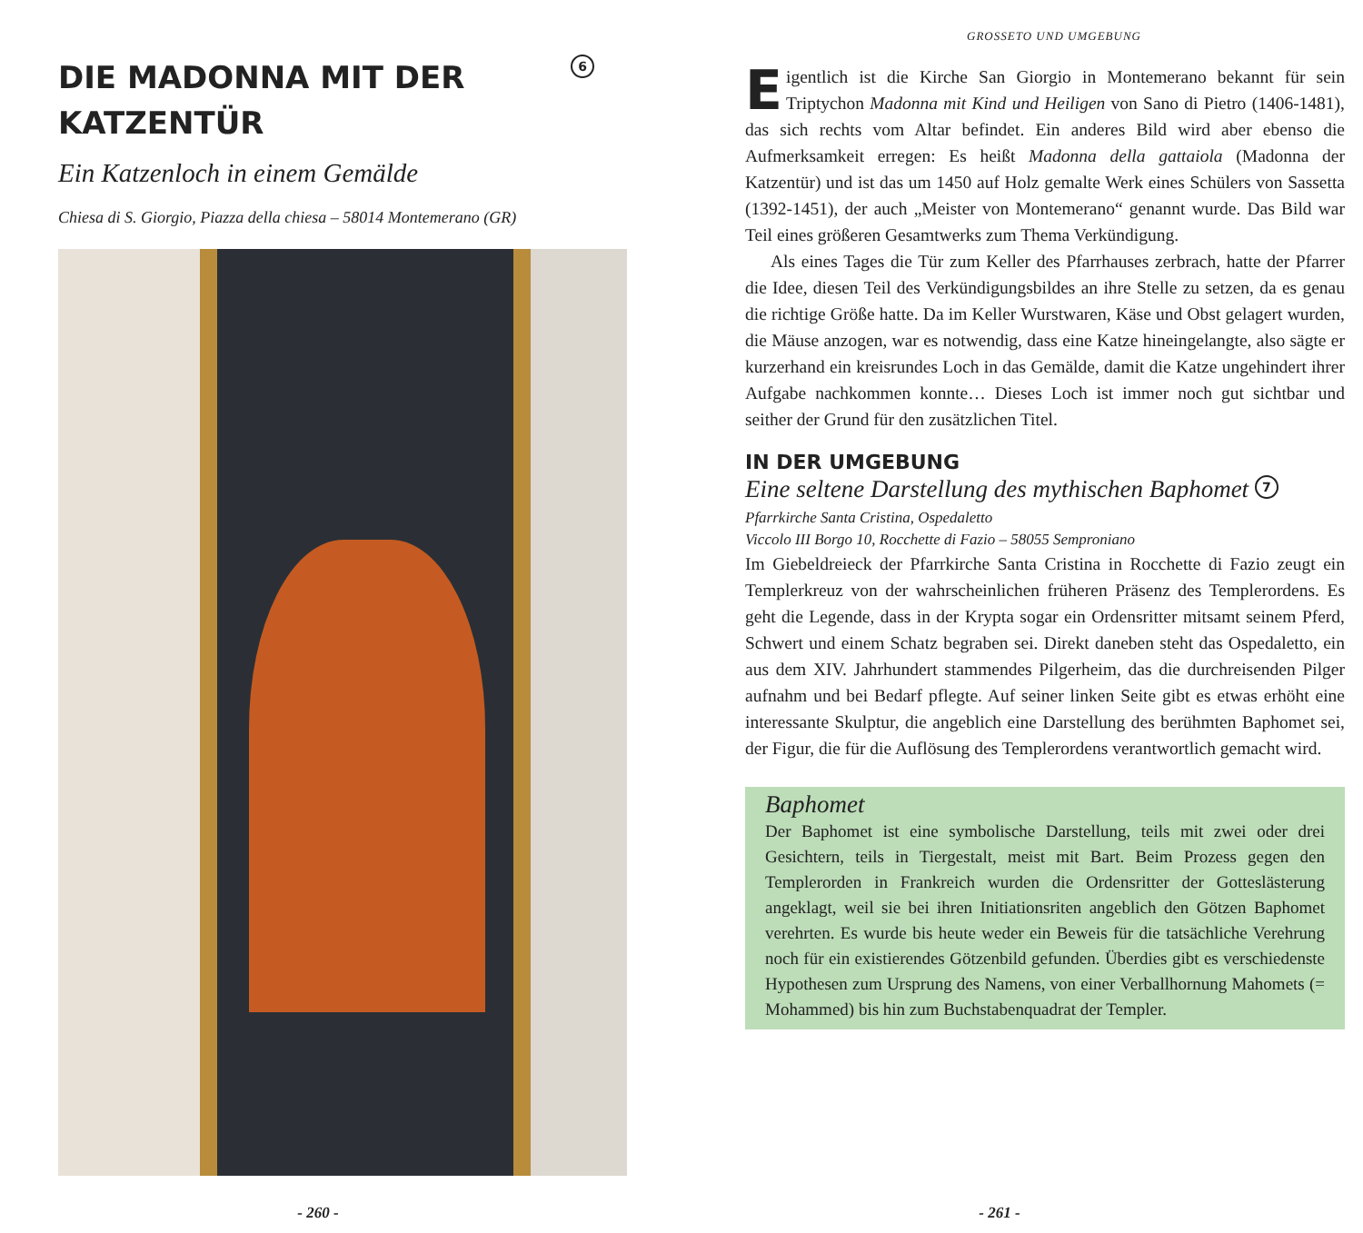DIE MADONNA MIT DER KATZENTÜR
6
Ein Katzenloch in einem Gemälde
Chiesa di S. Giorgio, Piazza della chiesa – 58014 Montemerano (GR)
- 260 -
GROSSETO UND UMGEBUNG
Eigentlich ist die Kirche San Giorgio in Montemerano bekannt für sein Triptychon Madonna mit Kind und Heiligen von Sano di Pietro (1406-1481), das sich rechts vom Altar befindet. Ein anderes Bild wird aber ebenso die Aufmerksamkeit erregen: Es heißt Madonna della gattaiola (Madonna der Katzentür) und ist das um 1450 auf Holz gemalte Werk eines Schülers von Sassetta (1392-1451), der auch „Meister von Montemerano“ genannt wurde. Das Bild war Teil eines größeren Gesamtwerks zum Thema Verkündigung.
Als eines Tages die Tür zum Keller des Pfarrhauses zerbrach, hatte der Pfarrer die Idee, diesen Teil des Verkündigungsbildes an ihre Stelle zu setzen, da es genau die richtige Größe hatte. Da im Keller Wurstwaren, Käse und Obst gelagert wurden, die Mäuse anzogen, war es notwendig, dass eine Katze hineingelangte, also sägte er kurzerhand ein kreisrundes Loch in das Gemälde, damit die Katze ungehindert ihrer Aufgabe nachkommen konnte… Dieses Loch ist immer noch gut sichtbar und seither der Grund für den zusätzlichen Titel.
IN DER UMGEBUNG
Eine seltene Darstellung des mythischen Baphomet 7
Pfarrkirche Santa Cristina, Ospedaletto
Viccolo III Borgo 10, Rocchette di Fazio – 58055 Semproniano
Im Giebeldreieck der Pfarrkirche Santa Cristina in Rocchette di Fazio zeugt ein Templerkreuz von der wahrscheinlichen früheren Präsenz des Templerordens. Es geht die Legende, dass in der Krypta sogar ein Ordensritter mitsamt seinem Pferd, Schwert und einem Schatz begraben sei. Direkt daneben steht das Ospedaletto, ein aus dem XIV. Jahrhundert stammendes Pilgerheim, das die durchreisenden Pilger aufnahm und bei Bedarf pflegte. Auf seiner linken Seite gibt es etwas erhöht eine interessante Skulptur, die angeblich eine Darstellung des berühmten Baphomet sei, der Figur, die für die Auflösung des Templerordens verantwortlich gemacht wird.
Baphomet
Der Baphomet ist eine symbolische Darstellung, teils mit zwei oder drei Gesichtern, teils in Tiergestalt, meist mit Bart. Beim Prozess gegen den Templerorden in Frankreich wurden die Ordensritter der Gotteslästerung angeklagt, weil sie bei ihren Initiationsriten angeblich den Götzen Baphomet verehrten. Es wurde bis heute weder ein Beweis für die tatsächliche Verehrung noch für ein existierendes Götzenbild gefunden. Überdies gibt es verschiedenste Hypothesen zum Ursprung des Namens, von einer Verballhornung Mahomets (= Mohammed) bis hin zum Buchstabenquadrat der Templer.
- 261 -